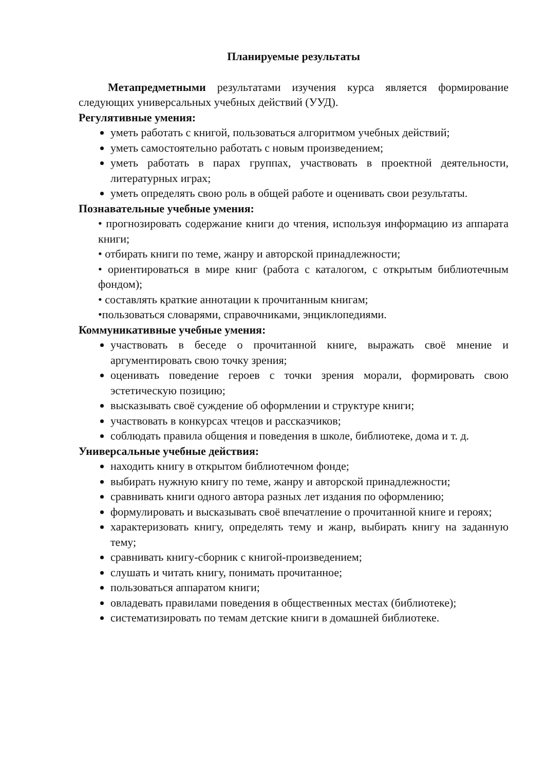Планируемые результаты
Метапредметными результатами изучения курса является формирование следующих универсальных учебных действий (УУД).
Регулятивные умения:
уметь работать с книгой, пользоваться алгоритмом учебных действий;
уметь самостоятельно работать с новым произведением;
уметь работать в парах группах, участвовать в проектной деятельности, литературных играх;
уметь определять свою роль в общей работе и оценивать свои результаты.
Познавательные учебные умения:
• прогнозировать содержание книги до чтения, используя информацию из аппарата книги;
• отбирать книги по теме, жанру и авторской принадлежности;
• ориентироваться в мире книг (работа с каталогом, с открытым библиотечным фондом);
• составлять краткие аннотации к прочитанным книгам;
•пользоваться словарями, справочниками, энциклопедиями.
Коммуникативные учебные умения:
участвовать в беседе о прочитанной книге, выражать своё мнение и аргументировать свою точку зрения;
оценивать поведение героев с точки зрения морали, формировать свою эстетическую позицию;
высказывать своё суждение об оформлении и структуре книги;
участвовать в конкурсах чтецов и рассказчиков;
соблюдать правила общения и поведения в школе, библиотеке, дома и т. д.
Универсальные учебные действия:
находить книгу в открытом библиотечном фонде;
выбирать нужную книгу по теме, жанру и авторской принадлежности;
сравнивать книги одного автора разных лет издания по оформлению;
формулировать и высказывать своё впечатление о прочитанной книге и героях;
характеризовать книгу, определять тему и жанр, выбирать книгу на заданную тему;
сравнивать книгу-сборник с книгой-произведением;
слушать и читать книгу, понимать прочитанное;
пользоваться аппаратом книги;
овладевать правилами поведения в общественных местах (библиотеке);
систематизировать по темам детские книги в домашней библиотеке.